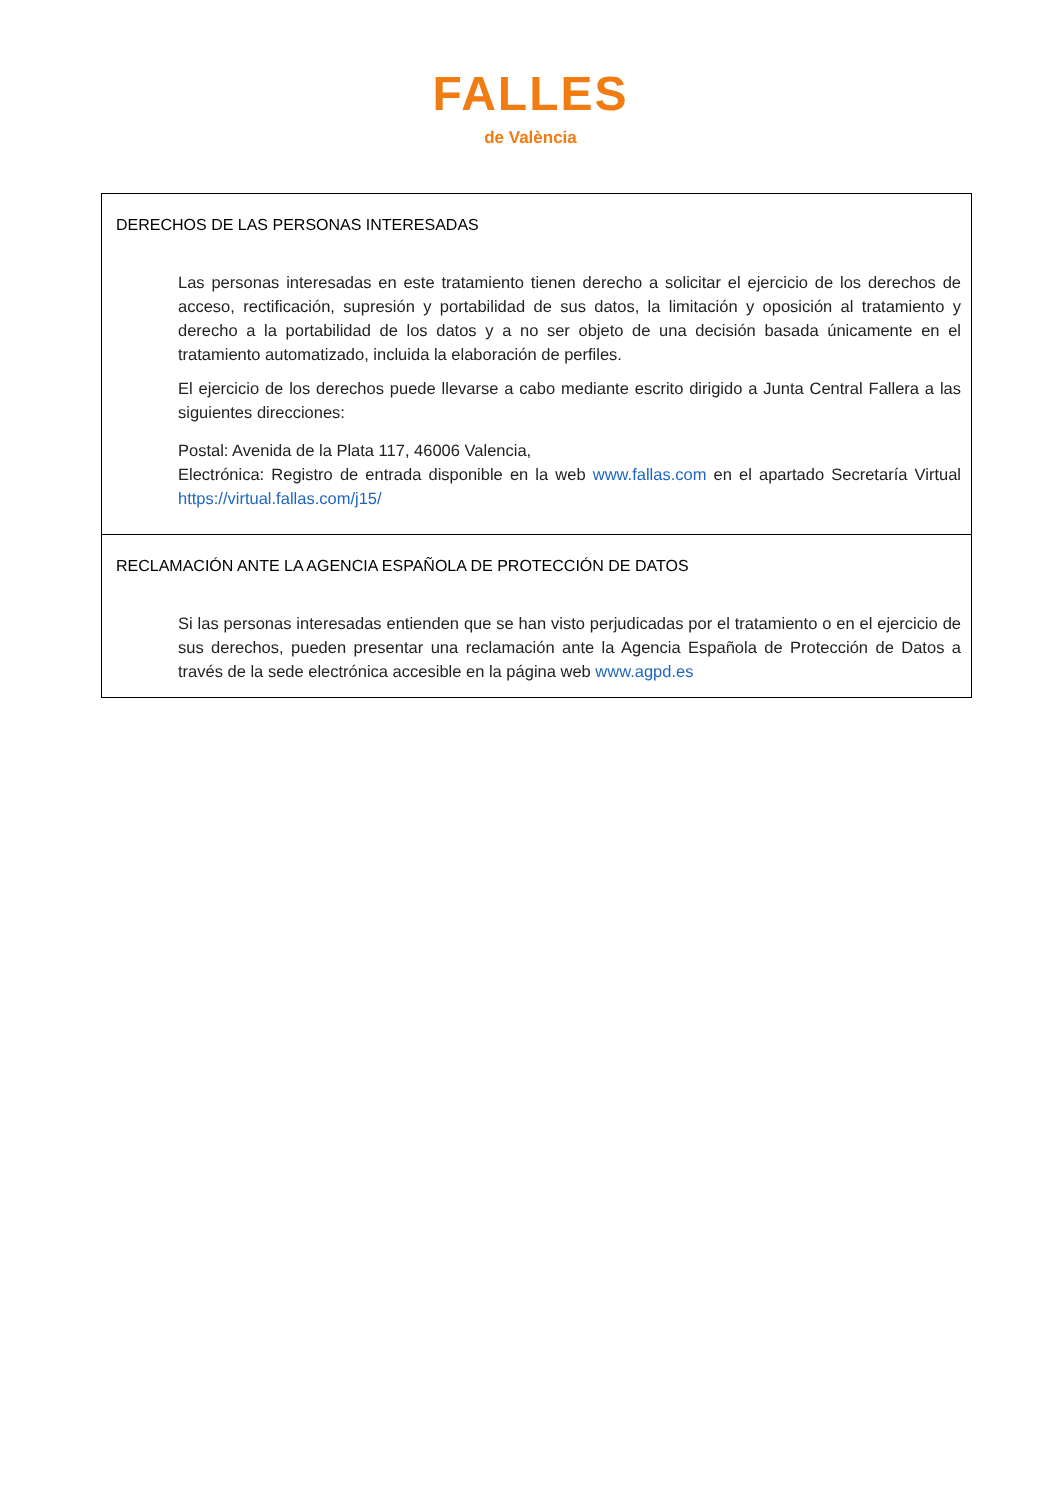FALLES
de València
| DERECHOS DE LAS PERSONAS INTERESADAS Las personas interesadas en este tratamiento tienen derecho a solicitar el ejercicio de los derechos de acceso, rectificación, supresión y portabilidad de sus datos, la limitación y oposición al tratamiento y derecho a la portabilidad de los datos y a no ser objeto de una decisión basada únicamente en el tratamiento automatizado, incluida la elaboración de perfiles. El ejercicio de los derechos puede llevarse a cabo mediante escrito dirigido a Junta Central Fallera a las siguientes direcciones: Postal: Avenida de la Plata 117, 46006 Valencia, Electrónica: Registro de entrada disponible en la web www.fallas.com en el apartado Secretaría Virtual https://virtual.fallas.com/j15/ |
| RECLAMACIÓN ANTE LA AGENCIA ESPAÑOLA DE PROTECCIÓN DE DATOS Si las personas interesadas entienden que se han visto perjudicadas por el tratamiento o en el ejercicio de sus derechos, pueden presentar una reclamación ante la Agencia Española de Protección de Datos a través de la sede electrónica accesible en la página web www.agpd.es |